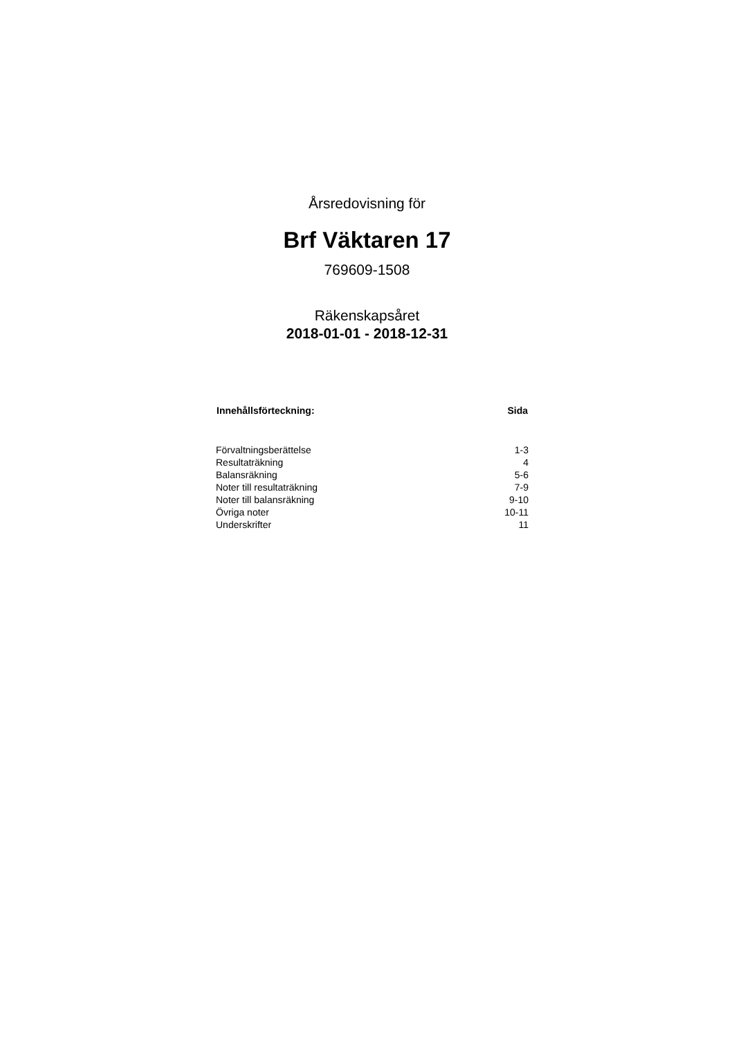Årsredovisning för
Brf Väktaren 17
769609-1508
Räkenskapsåret
2018-01-01 - 2018-12-31
| Innehållsförteckning: | Sida |
| --- | --- |
| Förvaltningsberättelse | 1-3 |
| Resultaträkning | 4 |
| Balansräkning | 5-6 |
| Noter till resultaträkning | 7-9 |
| Noter till balansräkning | 9-10 |
| Övriga noter | 10-11 |
| Underskrifter | 11 |